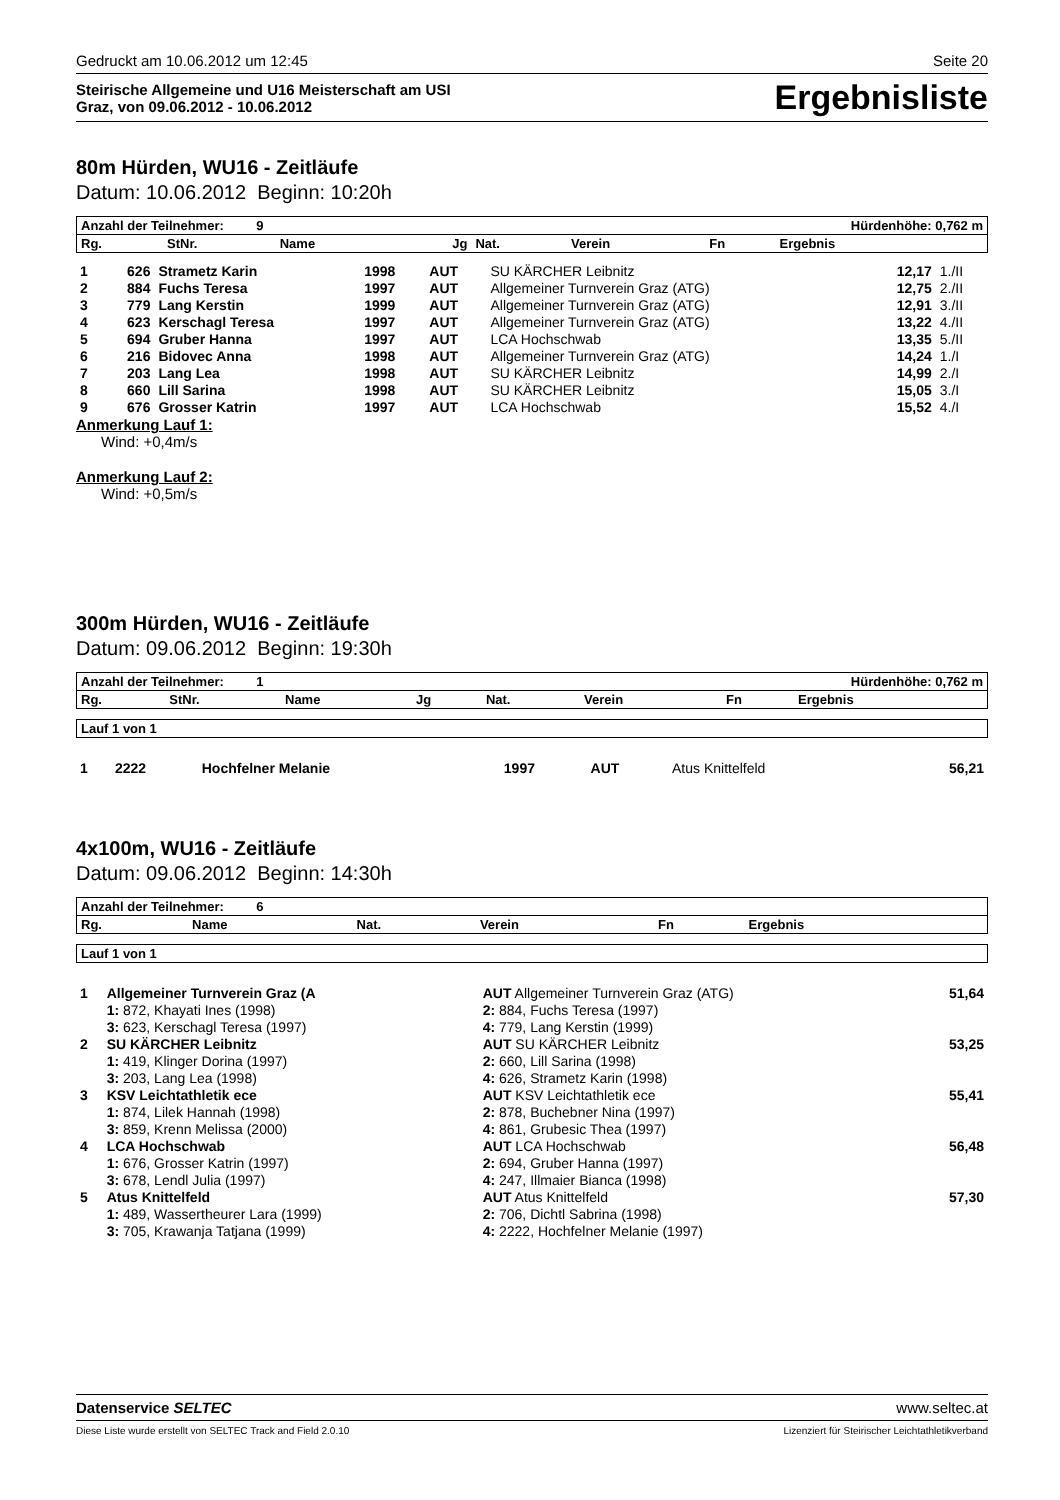Gedruckt am 10.06.2012 um 12:45 Seite 20
Steirische Allgemeine und U16 Meisterschaft am USI
Graz, von 09.06.2012 - 10.06.2012
Ergebnisliste
80m Hürden, WU16 - Zeitläufe
Datum: 10.06.2012 Beginn: 10:20h
| Anzahl der Teilnehmer: 9 | Hürdenhöhe: 0,762 m |
| Rg. | StNr. | Name | Jg | Nat. | Verein | Fn | Ergebnis | |
| --- | --- | --- | --- | --- | --- | --- | --- | --- |
| 1 | 626 | Strametz Karin | 1998 | AUT | SU KÄRCHER Leibnitz | 12,17 | 1./II |
| 2 | 884 | Fuchs Teresa | 1997 | AUT | Allgemeiner Turnverein Graz (ATG) | 12,75 | 2./II |
| 3 | 779 | Lang Kerstin | 1999 | AUT | Allgemeiner Turnverein Graz (ATG) | 12,91 | 3./II |
| 4 | 623 | Kerschagl Teresa | 1997 | AUT | Allgemeiner Turnverein Graz (ATG) | 13,22 | 4./II |
| 5 | 694 | Gruber Hanna | 1997 | AUT | LCA Hochschwab | 13,35 | 5./II |
| 6 | 216 | Bidovec Anna | 1998 | AUT | Allgemeiner Turnverein Graz (ATG) | 14,24 | 1./I |
| 7 | 203 | Lang Lea | 1998 | AUT | SU KÄRCHER Leibnitz | 14,99 | 2./I |
| 8 | 660 | Lill Sarina | 1998 | AUT | SU KÄRCHER Leibnitz | 15,05 | 3./I |
| 9 | 676 | Grosser Katrin | 1997 | AUT | LCA Hochschwab | 15,52 | 4./I |
Anmerkung Lauf 1:
Wind: +0,4m/s
Anmerkung Lauf 2:
Wind: +0,5m/s
300m Hürden, WU16 - Zeitläufe
Datum: 09.06.2012 Beginn: 19:30h
| Anzahl der Teilnehmer: 1 | Hürdenhöhe: 0,762 m |
| Rg. | StNr. | Name | Jg | Nat. | Verein | Fn | Ergebnis |
| --- | --- | --- | --- | --- | --- | --- | --- |
| Lauf 1 von 1 |
| 1 | 2222 | Hochfelner Melanie | 1997 | AUT | Atus Knittelfeld | 56,21 |
4x100m, WU16 - Zeitläufe
Datum: 09.06.2012 Beginn: 14:30h
| Anzahl der Teilnehmer: 6 |
| Rg. | Name | Nat. | Verein | Fn | Ergebnis |
| --- | --- | --- | --- | --- | --- |
| Lauf 1 von 1 |
| 1 | Allgemeiner Turnverein Graz (A | AUT Allgemeiner Turnverein Graz (ATG) | 51,64 |
| | 1: 872, Khayati Ines (1998) | 2: 884, Fuchs Teresa (1997) | |
| | 3: 623, Kerschagl Teresa (1997) | 4: 779, Lang Kerstin (1999) | |
| 2 | SU KÄRCHER Leibnitz | AUT SU KÄRCHER Leibnitz | 53,25 |
| | 1: 419, Klinger Dorina (1997) | 2: 660, Lill Sarina (1998) | |
| | 3: 203, Lang Lea (1998) | 4: 626, Strametz Karin (1998) | |
| 3 | KSV Leichtathletik ece | AUT KSV Leichtathletik ece | 55,41 |
| | 1: 874, Lilek Hannah (1998) | 2: 878, Buchebner Nina (1997) | |
| | 3: 859, Krenn Melissa (2000) | 4: 861, Grubesic Thea (1997) | |
| 4 | LCA Hochschwab | AUT LCA Hochschwab | 56,48 |
| | 1: 676, Grosser Katrin (1997) | 2: 694, Gruber Hanna (1997) | |
| | 3: 678, Lendl Julia (1997) | 4: 247, Illmaier Bianca (1998) | |
| 5 | Atus Knittelfeld | AUT Atus Knittelfeld | 57,30 |
| | 1: 489, Wassertheurer Lara (1999) | 2: 706, Dichtl Sabrina (1998) | |
| | 3: 705, Krawanja Tatjana (1999) | 4: 2222, Hochfelner Melanie (1997) | |
Datenservice SELTEC www.seltec.at
Diese Liste wurde erstellt von SELTEC Track and Field 2.0.10 Lizenziert für Steirischer Leichtathletikverband